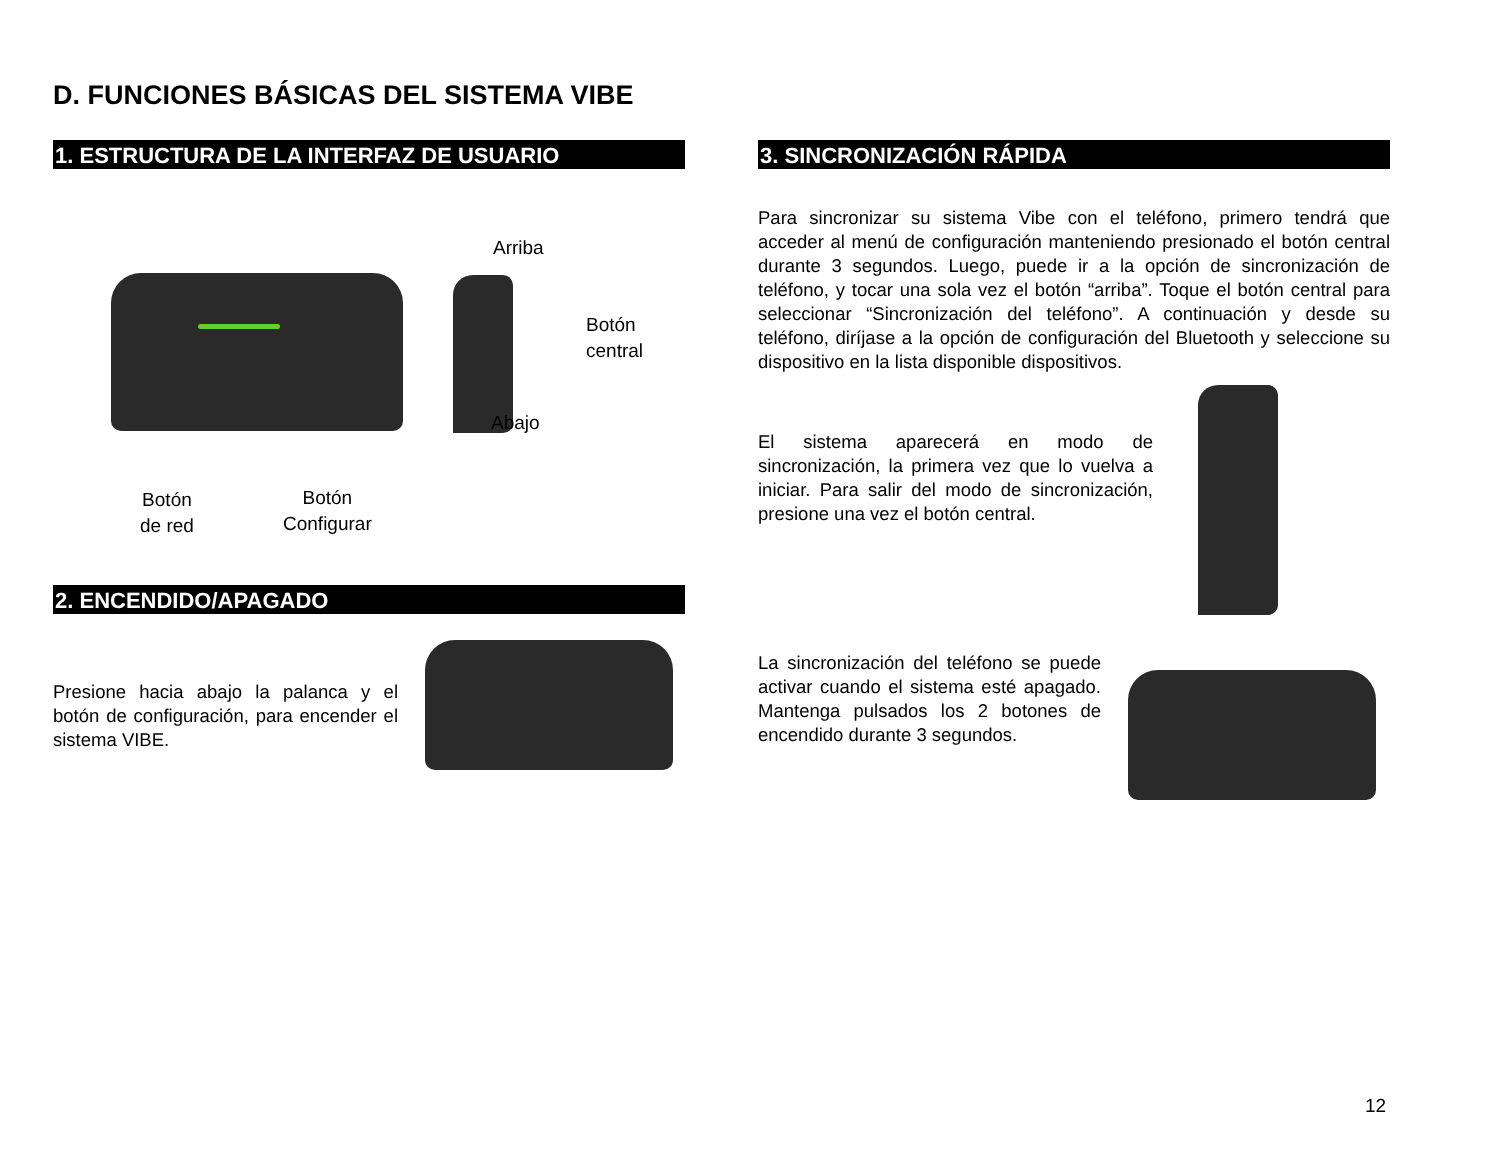D. FUNCIONES BÁSICAS DEL SISTEMA VIBE
1. ESTRUCTURA DE LA INTERFAZ DE USUARIO
Arriba
Botón
central
Abajo
Botón
de red
Botón
Configurar
2. ENCENDIDO/APAGADO
Presione hacia abajo la palanca y el botón de configuración, para encender el sistema VIBE.
3. SINCRONIZACIÓN RÁPIDA
Para sincronizar su sistema Vibe con el teléfono, primero tendrá que acceder al menú de configuración manteniendo presionado el botón central durante 3 segundos. Luego, puede ir a la opción de sincronización de teléfono, y tocar una sola vez el botón “arriba”. Toque el botón central para seleccionar “Sincronización del teléfono”. A continuación y desde su teléfono, diríjase a la opción de configuración del Bluetooth y seleccione su dispositivo en la lista disponible dispositivos.
El sistema aparecerá en modo de sincronización, la primera vez que lo vuelva a iniciar. Para salir del modo de sincronización, presione una vez el botón central.
La sincronización del teléfono se puede activar cuando el sistema esté apagado. Mantenga pulsados los 2 botones de encendido durante 3 segundos.
12